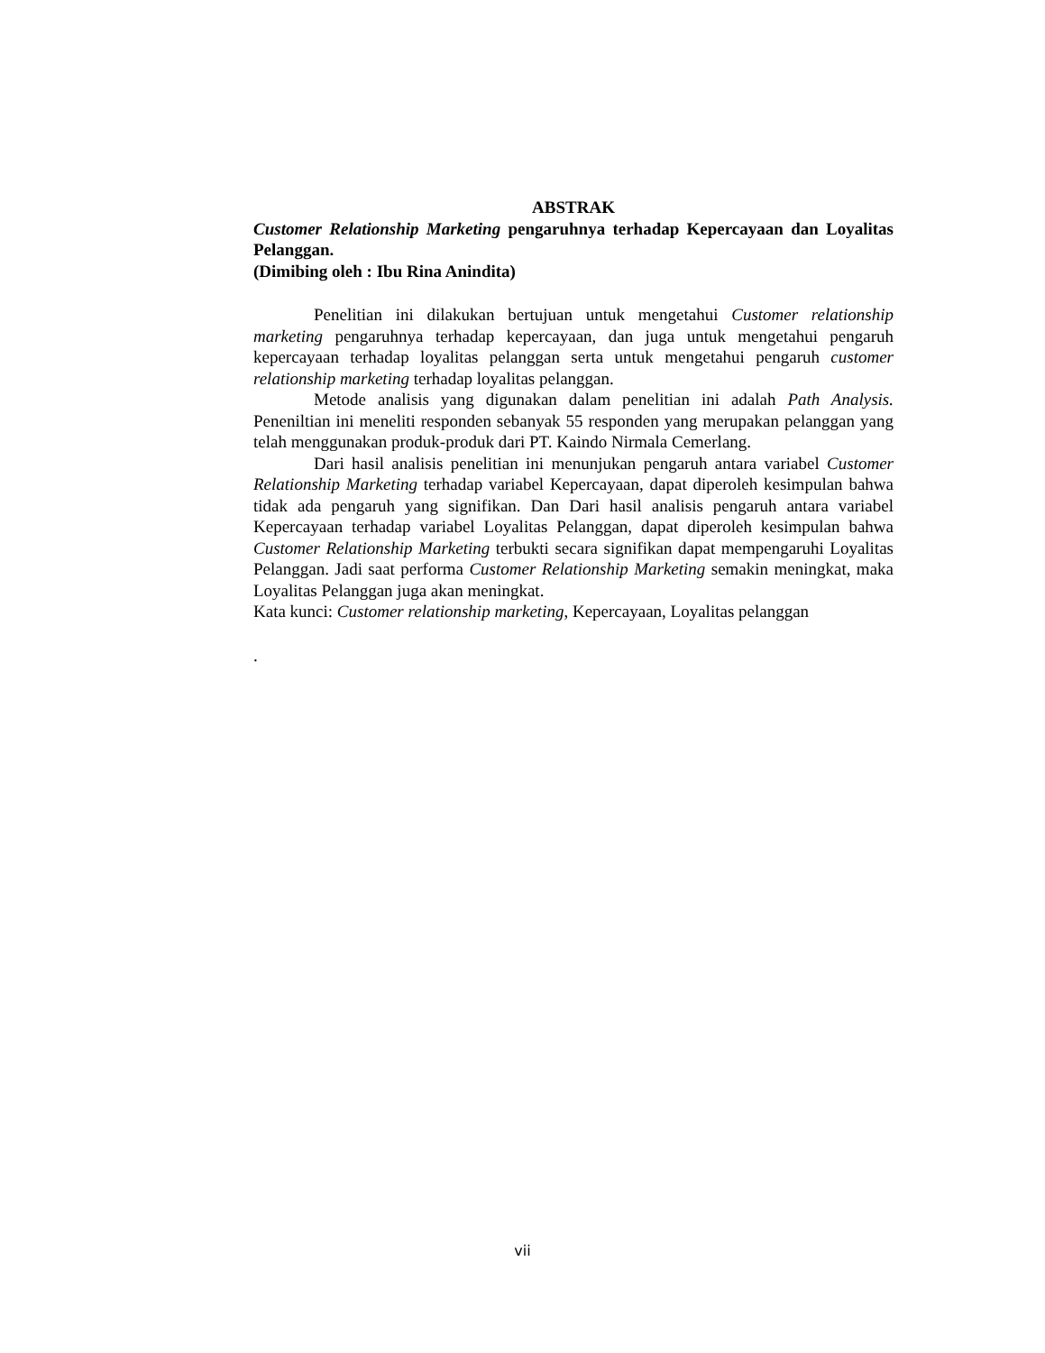ABSTRAK
Customer Relationship Marketing pengaruhnya terhadap Kepercayaan dan Loyalitas Pelanggan.
(Dimibing oleh : Ibu Rina Anindita)
Penelitian ini dilakukan bertujuan untuk mengetahui Customer relationship marketing pengaruhnya terhadap kepercayaan, dan juga untuk mengetahui pengaruh kepercayaan terhadap loyalitas pelanggan serta untuk mengetahui pengaruh customer relationship marketing terhadap loyalitas pelanggan.
Metode analisis yang digunakan dalam penelitian ini adalah Path Analysis. Peneniltian ini meneliti responden sebanyak 55 responden yang merupakan pelanggan yang telah menggunakan produk-produk dari PT. Kaindo Nirmala Cemerlang.
Dari hasil analisis penelitian ini menunjukan pengaruh antara variabel Customer Relationship Marketing terhadap variabel Kepercayaan, dapat diperoleh kesimpulan bahwa tidak ada pengaruh yang signifikan. Dan Dari hasil analisis pengaruh antara variabel Kepercayaan terhadap variabel Loyalitas Pelanggan, dapat diperoleh kesimpulan bahwa Customer Relationship Marketing terbukti secara signifikan dapat mempengaruhi Loyalitas Pelanggan. Jadi saat performa Customer Relationship Marketing semakin meningkat, maka Loyalitas Pelanggan juga akan meningkat.
Kata kunci: Customer relationship marketing, Kepercayaan, Loyalitas pelanggan
.
vii